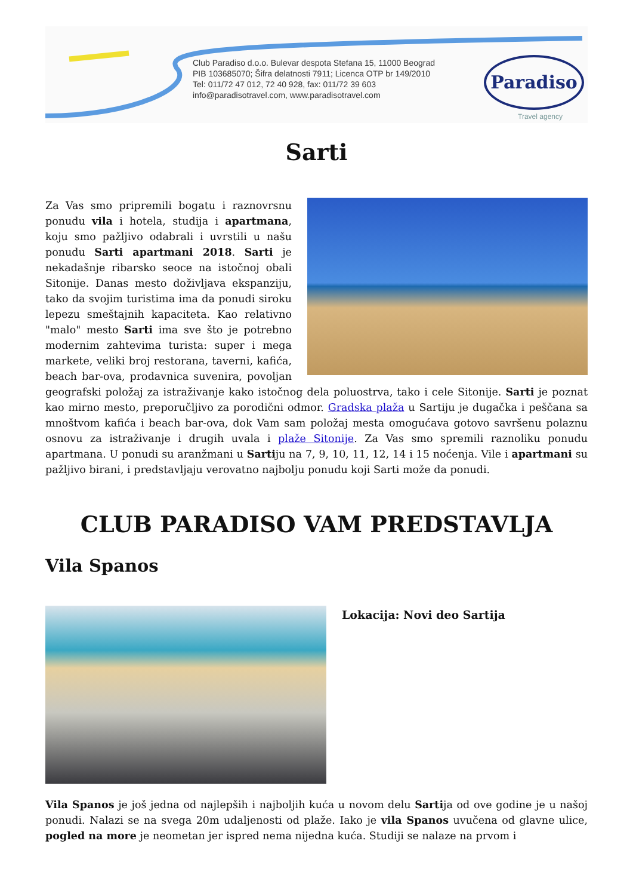Club Paradiso d.o.o. Bulevar despota Stefana 15, 11000 Beograd
PIB 103685070; Šifra delatnosti 7911; Licenca OTP br 149/2010
Tel: 011/72 47 012, 72 40 928, fax: 011/72 39 603
info@paradisotravel.com, www.paradisotravel.com
Paradiso
Travel agency
Sarti
Za Vas smo pripremili bogatu i raznovrsnu ponudu vila i hotela, studija i apartmana, koju smo pažljivo odabrali i uvrstili u našu ponudu Sarti apartmani 2018. Sarti je nekadašnje ribarsko seoce na istočnoj obali Sitonije. Danas mesto doživljava ekspanziju, tako da svojim turistima ima da ponudi siroku lepezu smeštajnih kapaciteta. Kao relativno "malo" mesto Sarti ima sve što je potrebno modernim zahtevima turista: super i mega markete, veliki broj restorana, taverni, kafića, beach bar-ova, prodavnica suvenira, povoljan geografski položaj za istraživanje kako istočnog dela poluostrva, tako i cele Sitonije. Sarti je poznat kao mirno mesto, preporučljivo za porodični odmor. Gradska plaža u Sartiju je dugačka i peščana sa mnoštvom kafića i beach bar-ova, dok Vam sam položaj mesta omogućava gotovo savršenu polaznu osnovu za istraživanje i drugih uvala i plaže Sitonije. Za Vas smo spremili raznoliku ponudu apartmana. U ponudi su aranžmani u Sartiju na 7, 9, 10, 11, 12, 14 i 15 noćenja. Vile i apartmani su pažljivo birani, i predstavljaju verovatno najbolju ponudu koji Sarti može da ponudi.
CLUB PARADISO VAM PREDSTAVLJA
Vila Spanos
Lokacija: Novi deo Sartija
Vila Spanos je još jedna od najlepših i najboljih kuća u novom delu Sartija od ove godine je u našoj ponudi. Nalazi se na svega 20m udaljenosti od plaže. Iako je vila Spanos uvučena od glavne ulice, pogled na more je neometan jer ispred nema nijedna kuća. Studiji se nalaze na prvom i